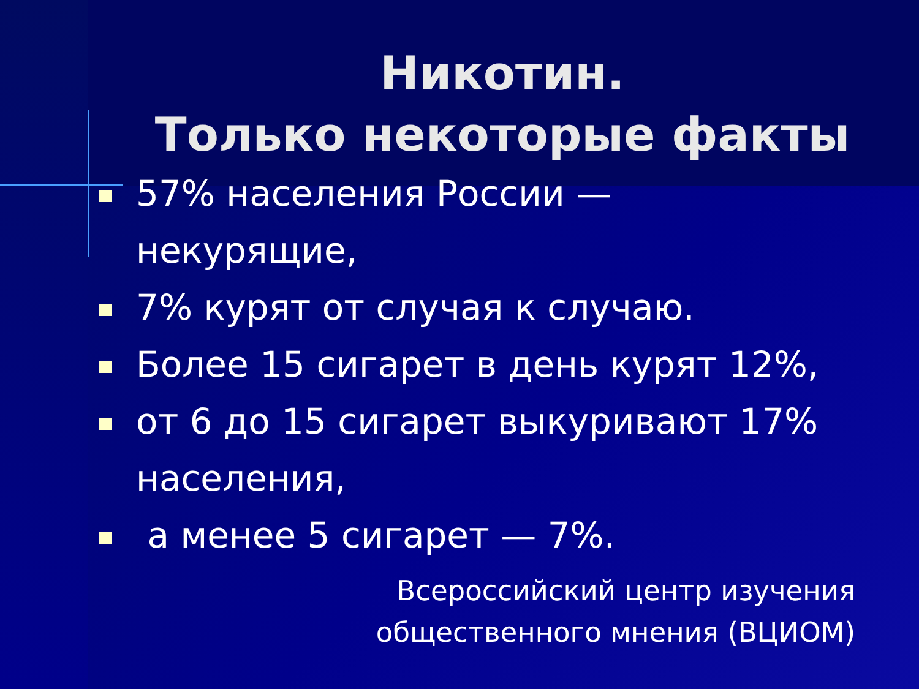Никотин.
Только некоторые факты
57% населения России — некурящие,
7% курят от случая к случаю.
Более 15 сигарет в день курят 12%,
от 6 до 15 сигарет выкуривают 17% населения,
а менее 5 сигарет — 7%.
Всероссийский центр изучения
общественного мнения (ВЦИОМ)